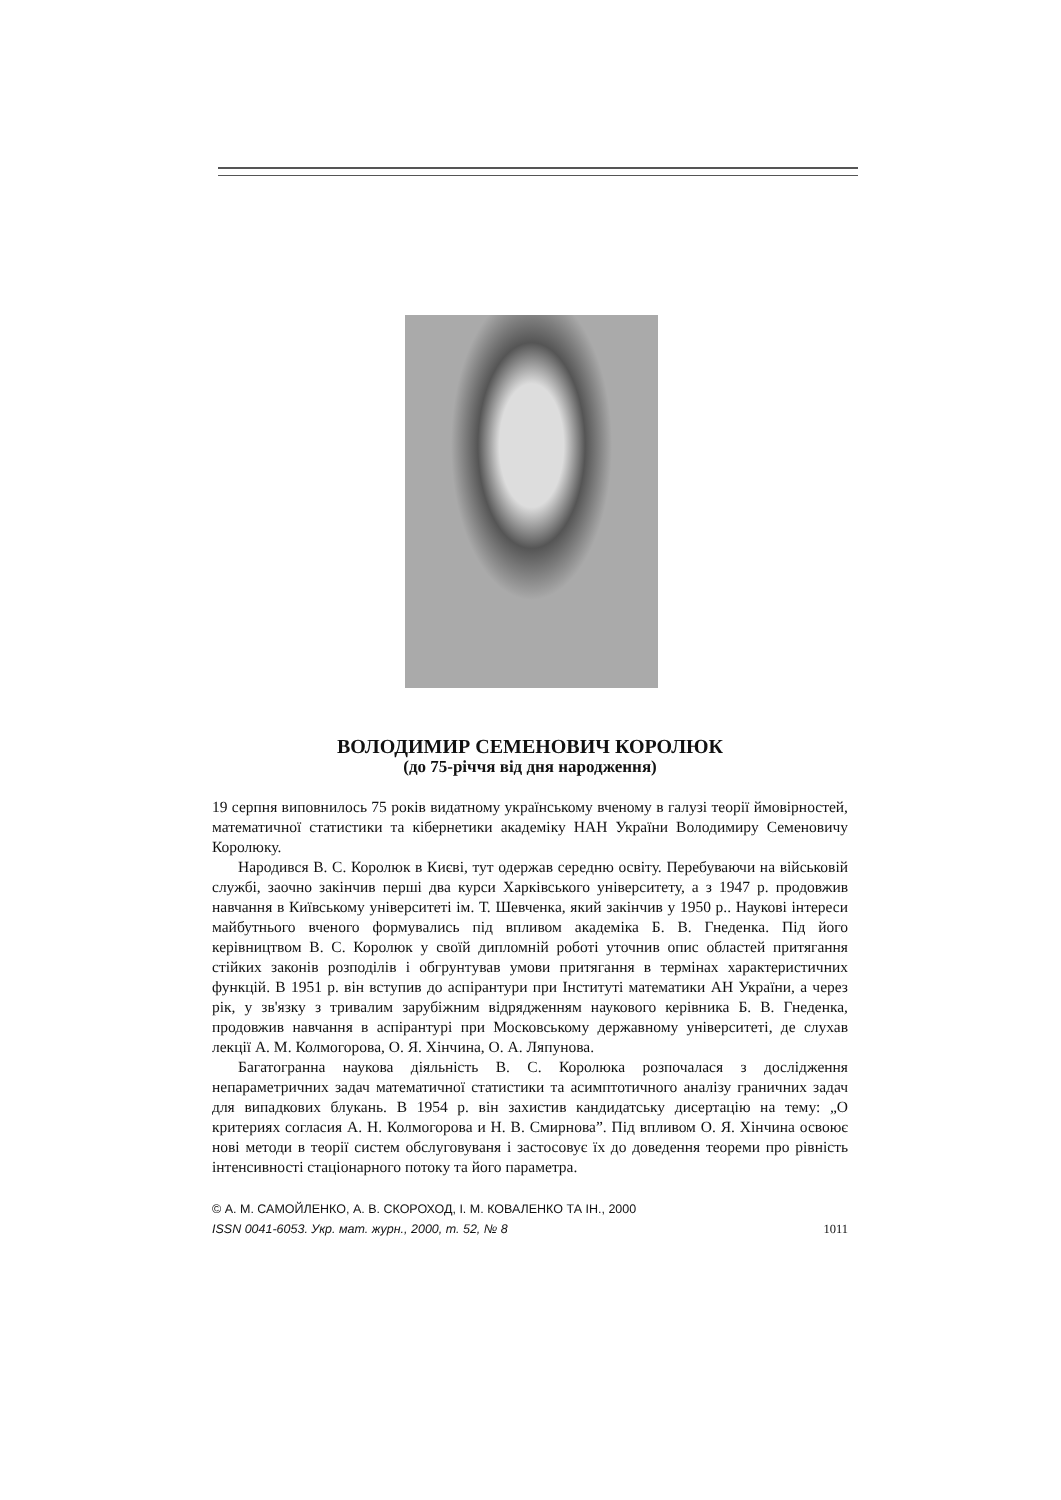ВОЛОДИМИР СЕМЕНОВИЧ КОРОЛЮК
(до 75-річчя від дня народження)
19 серпня виповнилось 75 років видатному українському вченому в галузі теорії ймовірностей, математичної статистики та кібернетики академіку НАН України Володимиру Семеновичу Королюку.
Народився В. С. Королюк в Києві, тут одержав середню освіту. Перебуваючи на військовій службі, заочно закінчив перші два курси Харківського університету, а з 1947 р. продовжив навчання в Київському університеті ім. Т. Шевченка, який закінчив у 1950 р.. Наукові інтереси майбутнього вченого формувались під впливом академіка Б. В. Гнеденка. Під його керівництвом В. С. Королюк у своїй дипломній роботі уточнив опис областей притягання стійких законів розподілів і обгрунтував умови притягання в термінах характеристичних функцій. В 1951 р. він вступив до аспірантури при Інституті математики АН України, а через рік, у зв'язку з тривалим зарубіжним відрядженням наукового керівника Б. В. Гнеденка, продовжив навчання в аспірантурі при Московському державному університеті, де слухав лекції А. М. Колмогорова, О. Я. Хінчина, О. А. Ляпунова.
Багатогранна наукова діяльність В. С. Королюка розпочалася з дослідження непараметричних задач математичної статистики та асимптотичного аналізу граничних задач для випадкових блукань. В 1954 р. він захистив кандидатську дисертацію на тему: „О критериях согласия А. Н. Колмогорова и Н. В. Смирнова”. Під впливом О. Я. Хінчина освоює нові методи в теорії систем обслуговуваня і застосовує їх до доведення теореми про рівність інтенсивності стаціонарного потоку та його параметра.
© А. М. САМОЙЛЕНКО, А. В. СКОРОХОД, І. М. КОВАЛЕНКО ТА ІН., 2000
ISSN 0041-6053. Укр. мат. журн., 2000, т. 52, № 8 1011